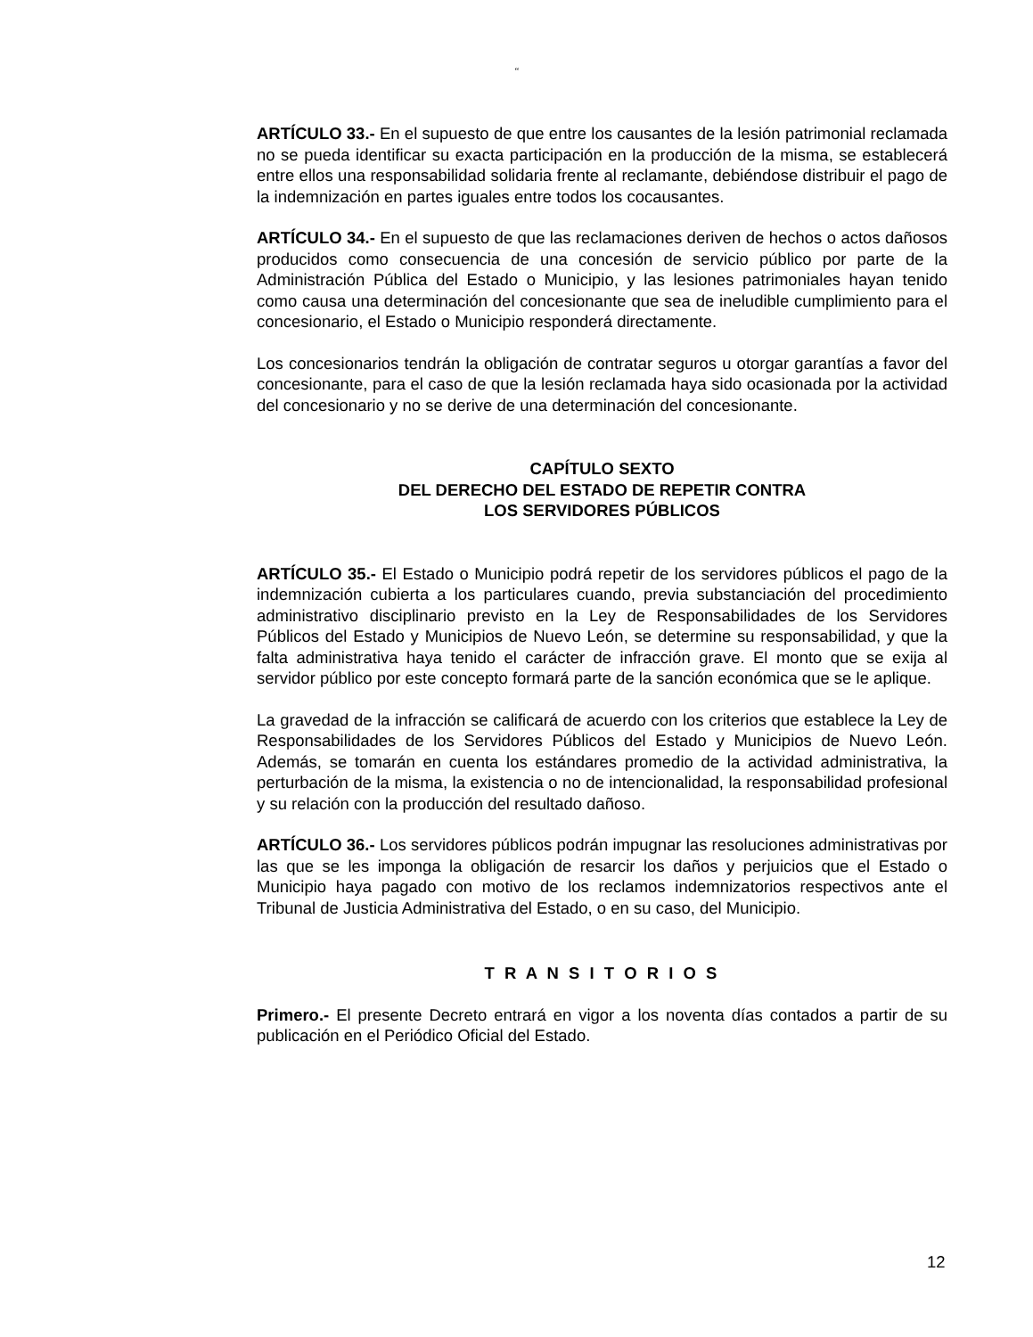“
ARTÍCULO 33.- En el supuesto de que entre los causantes de la lesión patrimonial reclamada no se pueda identificar su exacta participación en la producción de la misma, se establecerá entre ellos una responsabilidad solidaria frente al reclamante, debiéndose distribuir el pago de la indemnización en partes iguales entre todos los cocausantes.
ARTÍCULO 34.- En el supuesto de que las reclamaciones deriven de hechos o actos dañosos producidos como consecuencia de una concesión de servicio público por parte de la Administración Pública del Estado o Municipio, y las lesiones patrimoniales hayan tenido como causa una determinación del concesionante que sea de ineludible cumplimiento para el concesionario, el Estado o Municipio responderá directamente.
Los concesionarios tendrán la obligación de contratar seguros u otorgar garantías a favor del concesionante, para el caso de que la lesión reclamada haya sido ocasionada por la actividad del concesionario y no se derive de una determinación del concesionante.
CAPÍTULO SEXTO
DEL DERECHO DEL ESTADO DE REPETIR CONTRA
LOS SERVIDORES PÚBLICOS
ARTÍCULO 35.- El Estado o Municipio podrá repetir de los servidores públicos el pago de la indemnización cubierta a los particulares cuando, previa substanciación del procedimiento administrativo disciplinario previsto en la Ley de Responsabilidades de los Servidores Públicos del Estado y Municipios de Nuevo León, se determine su responsabilidad, y que la falta administrativa haya tenido el carácter de infracción grave. El monto que se exija al servidor público por este concepto formará parte de la sanción económica que se le aplique.
La gravedad de la infracción se calificará de acuerdo con los criterios que establece la Ley de Responsabilidades de los Servidores Públicos del Estado y Municipios de Nuevo León. Además, se tomarán en cuenta los estándares promedio de la actividad administrativa, la perturbación de la misma, la existencia o no de intencionalidad, la responsabilidad profesional y su relación con la producción del resultado dañoso.
ARTÍCULO 36.- Los servidores públicos podrán impugnar las resoluciones administrativas por las que se les imponga la obligación de resarcir los daños y perjuicios que el Estado o Municipio haya pagado con motivo de los reclamos indemnizatorios respectivos ante el Tribunal de Justicia Administrativa del Estado, o en su caso, del Municipio.
T R A N S I T O R I O S
Primero.- El presente Decreto entrará en vigor a los noventa días contados a partir de su publicación en el Periódico Oficial del Estado.
12